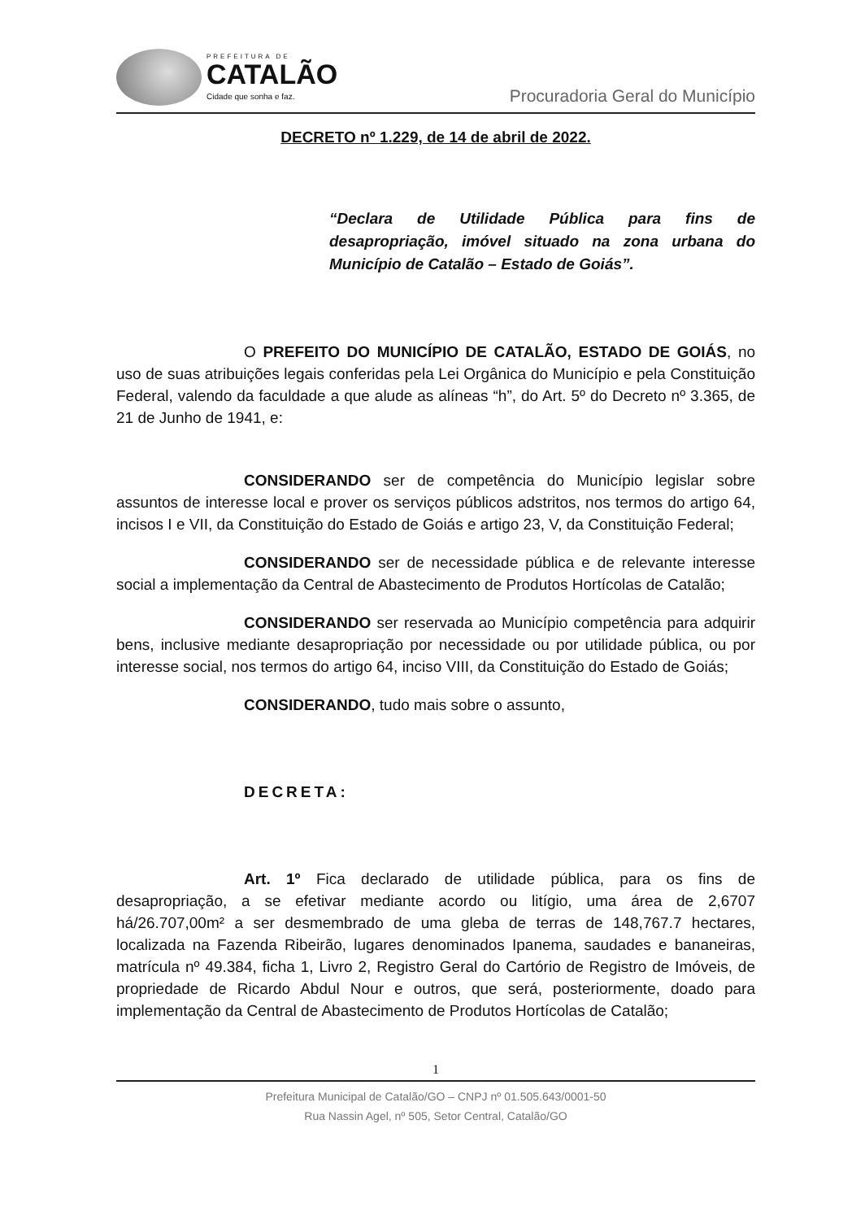PREFEITURA DE
CATALÃO
Cidade que sonha e faz.
Procuradoria Geral do Município
DECRETO nº 1.229, de 14 de abril de 2022.
“Declara de Utilidade Pública para fins de desapropriação, imóvel situado na zona urbana do Município de Catalão – Estado de Goiás”.
O PREFEITO DO MUNICÍPIO DE CATALÃO, ESTADO DE GOIÁS, no uso de suas atribuições legais conferidas pela Lei Orgânica do Município e pela Constituição Federal, valendo da faculdade a que alude as alíneas “h”, do Art. 5º do Decreto nº 3.365, de 21 de Junho de 1941, e:
CONSIDERANDO ser de competência do Município legislar sobre assuntos de interesse local e prover os serviços públicos adstritos, nos termos do artigo 64, incisos I e VII, da Constituição do Estado de Goiás e artigo 23, V, da Constituição Federal;
CONSIDERANDO ser de necessidade pública e de relevante interesse social a implementação da Central de Abastecimento de Produtos Hortícolas de Catalão;
CONSIDERANDO ser reservada ao Município competência para adquirir bens, inclusive mediante desapropriação por necessidade ou por utilidade pública, ou por interesse social, nos termos do artigo 64, inciso VIII, da Constituição do Estado de Goiás;
CONSIDERANDO, tudo mais sobre o assunto,
DECRETA:
Art. 1º Fica declarado de utilidade pública, para os fins de desapropriação, a se efetivar mediante acordo ou litígio, uma área de 2,6707 há/26.707,00m² a ser desmembrado de uma gleba de terras de 148,767.7 hectares, localizada na Fazenda Ribeirão, lugares denominados Ipanema, saudades e bananeiras, matrícula nº 49.384, ficha 1, Livro 2, Registro Geral do Cartório de Registro de Imóveis, de propriedade de Ricardo Abdul Nour e outros, que será, posteriormente, doado para implementação da Central de Abastecimento de Produtos Hortícolas de Catalão;
1
Prefeitura Municipal de Catalão/GO – CNPJ nº 01.505.643/0001-50
Rua Nassin Agel, nº 505, Setor Central, Catalão/GO